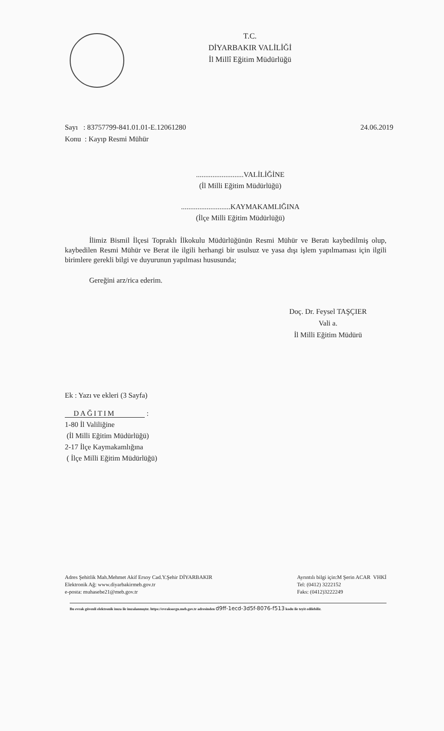T.C.
DİYARBAKIR VALİLİĞİ
İl Millî Eğitim Müdürlüğü
Sayı : 83757799-841.01.01-E.12061280
Konu : Kayıp Resmi Mühür
24.06.2019
..........................VALİLİĞİNE
(İl Milli Eğitim Müdürlüğü)
...........................KAYMAKAMLIĞINA
(İlçe Milli Eğitim Müdürlüğü)
İlimiz Bismil İlçesi Topraklı İlkokulu Müdürlüğünün Resmi Mühür ve Beratı kaybedilmiş olup, kaybedilen Resmi Mühür ve Berat ile ilgili herhangi bir usulsuz ve yasa dışı işlem yapılmaması için ilgili birimlere gerekli bilgi ve duyurunun yapılması hususunda;
Gereğini arz/rica ederim.
Doç. Dr. Feysel TAŞÇIER
Vali a.
İl Milli Eğitim Müdürü
Ek : Yazı ve ekleri (3 Sayfa)
DAĞITIM :
1-80 İl Valiliğine
(İl Milli Eğitim Müdürlüğü)
2-17 İlçe Kaymakamlığına
( İlçe Milli Eğitim Müdürlüğü)
Adres Şehitlik Mah.Mehmet Akif Ersoy Cad.Y.Şehir DİYARBAKIR
Elektronik Ağ: www.diyarbakirmeb.gov.tr
e-posta: muhasebe21@meb.gov.tr
Ayrıntılı bilgi için:M Şerin ACAR VHKİ
Tel: (0412) 3222152
Faks: (0412)3222249
Bu evrak güvenli elektronik imza ile imzalanmıştır. https://evraksorgu.meb.gov.tr adresinden d9ff-1ecd-3d5f-8076-f513 kodu ile teyit edilebilir.